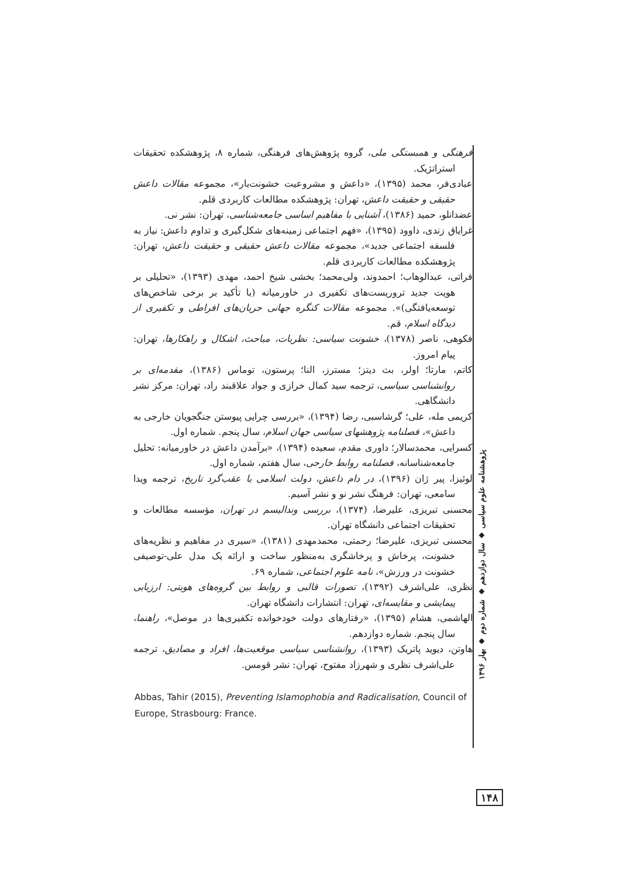فرهنگی و همبستگی ملی، گروه پژوهش‌های فرهنگی، شماره ۸، پژوهشکده تحقیقات استراتژیک.
عبادی‌فر، محمد (۱۳۹۵)، «داعش و مشروعیت خشونت‌بار»، مجموعه مقالات داعش حقیقی و حقیقت داعش، تهران: پژوهشکده مطالعات کاربردی قلم.
عضدانلو، حمید (۱۳۸۶)، آشنایی با مفاهیم اساسی جامعه‌شناسی، تهران: نشر نی.
غرایاق زندی، داوود (۱۳۹۵)، «فهم اجتماعی زمینه‌های شکل‌گیری و تداوم داعش: نیاز به فلسفه اجتماعی جدید»، مجموعه مقالات داعش حقیقی و حقیقت داعش، تهران: پژوهشکده مطالعات کاربردی قلم.
فراتی، عبدالوهاب؛ احمدوند، ولی‌محمد؛ بخشی شیخ احمد، مهدی (۱۳۹۳)، «تحلیلی بر هویت جدید تروریست‌های تکفیری در خاورمیانه (با تأکید بر برخی شاخص‌های توسعه‌یافتگی)». مجموعه مقالات کنگره جهانی جریان‌های افراطی و تکفیری از دیدگاه اسلام، قم.
فکوهی، ناصر (۱۳۷۸)، خشونت سیاسی: نظریات، مباحث، اشکال و راهکارها، تهران: پیام امروز.
کاتم، مارتا؛ اولر، بث دیتز؛ مسترز، النا؛ پرستون، توماس (۱۳۸۶)، مقدمه‌ای بر روانشناسی سیاسی، ترجمه سید کمال خرازی و جواد علاقبند راد، تهران: مرکز نشر دانشگاهی.
کریمی مله، علی؛ گرشاسبی، رضا (۱۳۹۴)، «بررسی چرایی پیوستن جنگجویان خارجی به داعش»، فصلنامه پژوهشهای سیاسی جهان اسلام، سال پنجم. شماره اول.
کسرایی، محمدسالار؛ داوری مقدم، سعیده (۱۳۹۴)، «برآمدن داعش در خاورمیانه: تحلیل جامعه‌شناسانه، فصلنامه روابط خارجی، سال هفتم، شماره اول.
لوئیزا، پیر ژان (۱۳۹۶)، در دام داعش، دولت اسلامی یا عقب‌گرد تاریخ، ترجمه ویدا سامعی، تهران: فرهنگ نشر نو و نشر آسیم.
محسنی تبریزی، علیرضا، (۱۳۷۴)، بررسی وندالیسم در تهران، مؤسسه مطالعات و تحقیقات اجتماعی دانشگاه تهران.
محسنی تبریزی، علیرضا؛ رحمتی، محمدمهدی (۱۳۸۱)، «سیری در مفاهیم و نظریه‌های خشونت، پرخاش و پرخاشگری به‌منظور ساخت و ارائه یک مدل علی-توصیفی خشونت در ورزش»، نامه علوم اجتماعی، شماره ۶۹.
نظری، علی‌اشرف (۱۳۹۲)، تصورات قالبی و روابط بین گروه‌های هویتی: ارزیابی پیمایشی و مقایسه‌ای، تهران: انتشارات دانشگاه تهران.
الهاشمی، هشام (۱۳۹۵)، «رفتارهای دولت خودخوانده تکفیری‌ها در موصل»، راهنما، سال پنجم. شماره دوازدهم.
هاوتن، دیوید پاتریک (۱۳۹۳)، روانشناسی سیاسی موقعیت‌ها، افراد و مصادیق، ترجمه علی‌اشرف نظری و شهرزاد مفتوح، تهران: نشر قومس.
Abbas, Tahir (2015), Preventing Islamophobia and Radicalisation, Council of Europe, Strasbourg: France.
پژوهشنامه علوم سیاسی ◆ سال دوازدهم ◆ شماره دوم ◆ بهار ۱۳۹۶
۱۴۸